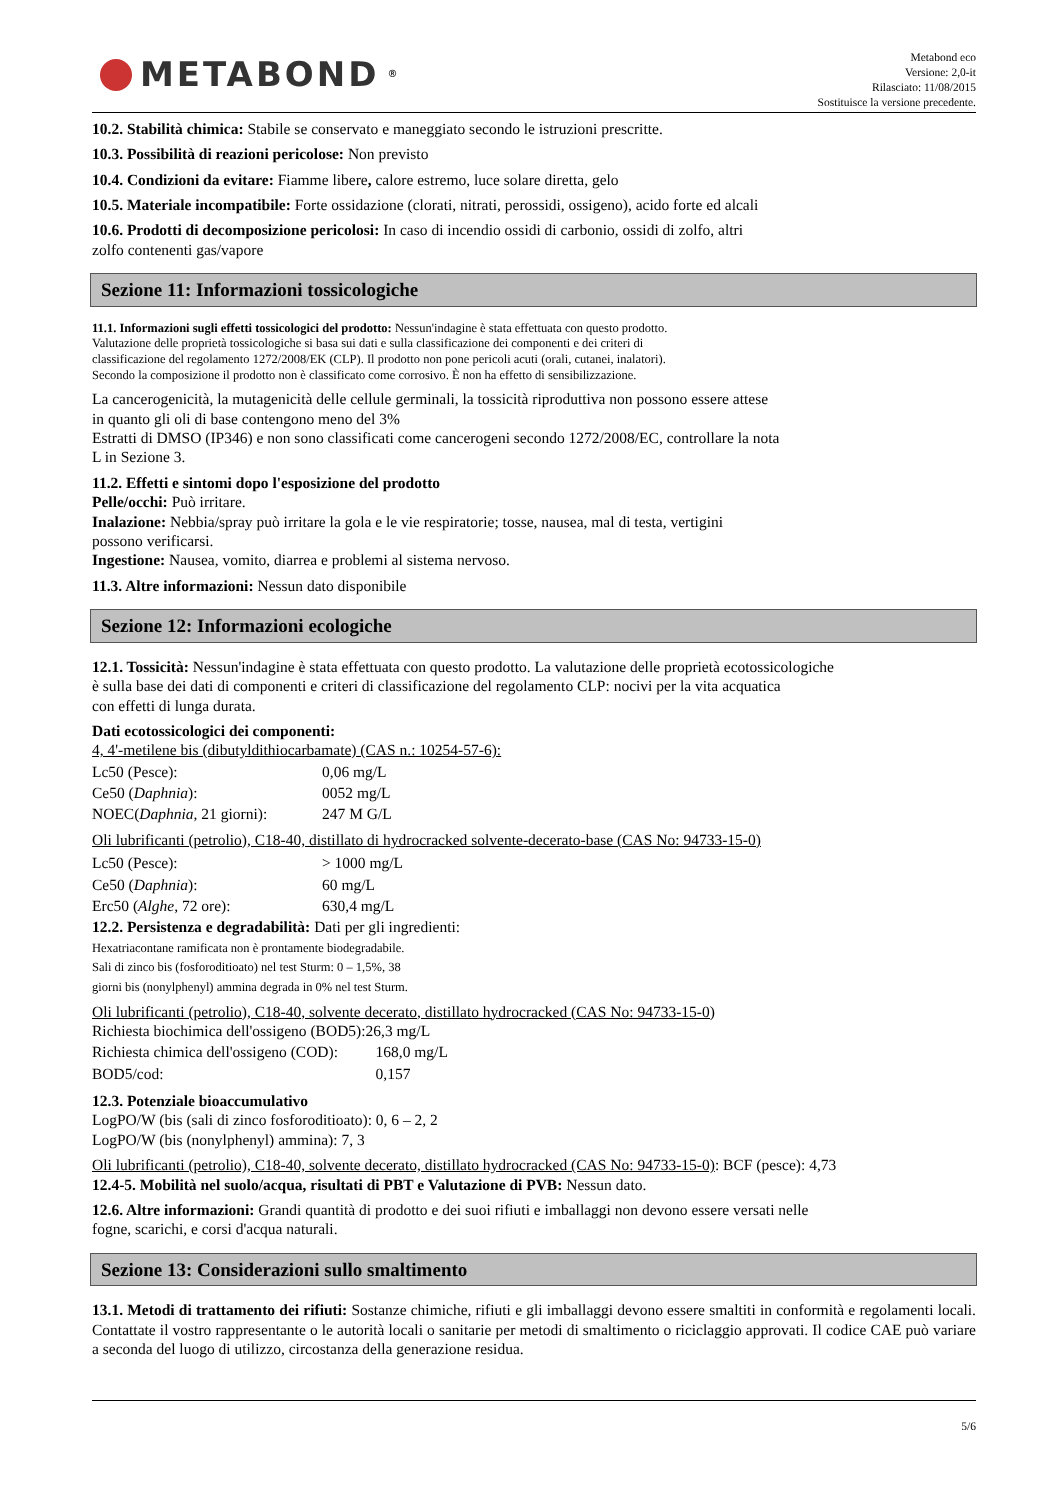METABOND<sup>®</sup>
Metabond eco
Versione: 2,0-it
Rilasciato: 11/08/2015
Sostituisce la versione precedente.
10.2. Stabilità chimica: Stabile se conservato e maneggiato secondo le istruzioni prescritte.
10.3. Possibilità di reazioni pericolose: Non previsto
10.4. Condizioni da evitare: Fiamme libere, calore estremo, luce solare diretta, gelo
10.5. Materiale incompatibile: Forte ossidazione (clorati, nitrati, perossidi, ossigeno), acido forte ed alcali
10.6. Prodotti di decomposizione pericolosi: In caso di incendio ossidi di carbonio, ossidi di zolfo, altri
zolfo contenenti gas/vapore
Sezione 11: Informazioni tossicologiche
11.1. Informazioni sugli effetti tossicologici del prodotto: Nessun'indagine è stata effettuata con questo prodotto.
Valutazione delle proprietà tossicologiche si basa sui dati e sulla classificazione dei componenti e dei criteri di
classificazione del regolamento 1272/2008/EK (CLP). Il prodotto non pone pericoli acuti (orali, cutanei, inalatori).
Secondo la composizione il prodotto non è classificato come corrosivo. È non ha effetto di sensibilizzazione.
La cancerogenicità, la mutagenicità delle cellule germinali, la tossicità riproduttiva non possono essere attese
in quanto gli oli di base contengono meno del 3%
Estratti di DMSO (IP346) e non sono classificati come cancerogeni secondo 1272/2008/EC, controllare la nota
L in Sezione 3.
11.2. Effetti e sintomi dopo l'esposizione del prodotto
Pelle/occhi: Può irritare.
Inalazione: Nebbia/spray può irritare la gola e le vie respiratorie; tosse, nausea, mal di testa, vertigini
possono verificarsi.
Ingestione: Nausea, vomito, diarrea e problemi al sistema nervoso.
11.3. Altre informazioni: Nessun dato disponibile
Sezione 12: Informazioni ecologiche
12.1. Tossicità: Nessun'indagine è stata effettuata con questo prodotto. La valutazione delle proprietà ecotossicologiche
è sulla base dei dati di componenti e criteri di classificazione del regolamento CLP: nocivi per la vita acquatica
con effetti di lunga durata.
Dati ecotossicologici dei componenti:
4, 4'-metilene bis (dibutyldithiocarbamate) (CAS n.: 10254-57-6):
| Lc50 (Pesce): | 0,06 mg/L |
| Ce50 ( Daphnia ): | 0052 mg/L |
| NOEC( Daphnia , 21 giorni): | 247 M G/L |
Oli lubrificanti (petrolio), C18-40, distillato di hydrocracked solvente-decerato-base (CAS No: 94733-15-0)
| Lc50 (Pesce): | > 1000 mg/L |
| Ce50 ( Daphnia ): | 60 mg/L |
| Erc50 ( Alghe , 72 ore): | 630,4 mg/L |
12.2. Persistenza e degradabilità: Dati per gli ingredienti:
Hexatriacontane ramificata non è prontamente biodegradabile.
Sali di zinco bis (fosforoditioato) nel test Sturm: 0 – 1,5%, 38
giorni bis (nonylphenyl) ammina degrada in 0% nel test Sturm.
Oli lubrificanti (petrolio), C18-40, solvente decerato, distillato hydrocracked (CAS No: 94733-15-0)
| Richiesta biochimica dell'ossigeno (BOD5): | 26,3 mg/L |
| Richiesta chimica dell'ossigeno (COD): | 168,0 mg/L |
| BOD5/cod: | 0,157 |
12.3. Potenziale bioaccumulativo
LogPO/W (bis (sali di zinco fosforoditioato): 0, 6 – 2, 2
LogPO/W (bis (nonylphenyl) ammina): 7, 3
Oli lubrificanti (petrolio), C18-40, solvente decerato, distillato hydrocracked (CAS No: 94733-15-0): BCF (pesce): 4,73
12.4-5. Mobilità nel suolo/acqua, risultati di PBT e Valutazione di PVB: Nessun dato.
12.6. Altre informazioni: Grandi quantità di prodotto e dei suoi rifiuti e imballaggi non devono essere versati nelle
fogne, scarichi, e corsi d'acqua naturali.
Sezione 13: Considerazioni sullo smaltimento
13.1. Metodi di trattamento dei rifiuti: Sostanze chimiche, rifiuti e gli imballaggi devono essere smaltiti in conformità e regolamenti locali. Contattate il vostro rappresentante o le autorità locali o sanitarie per metodi di smaltimento o riciclaggio approvati. Il codice CAE può variare a seconda del luogo di utilizzo, circostanza della generazione residua.
5/6